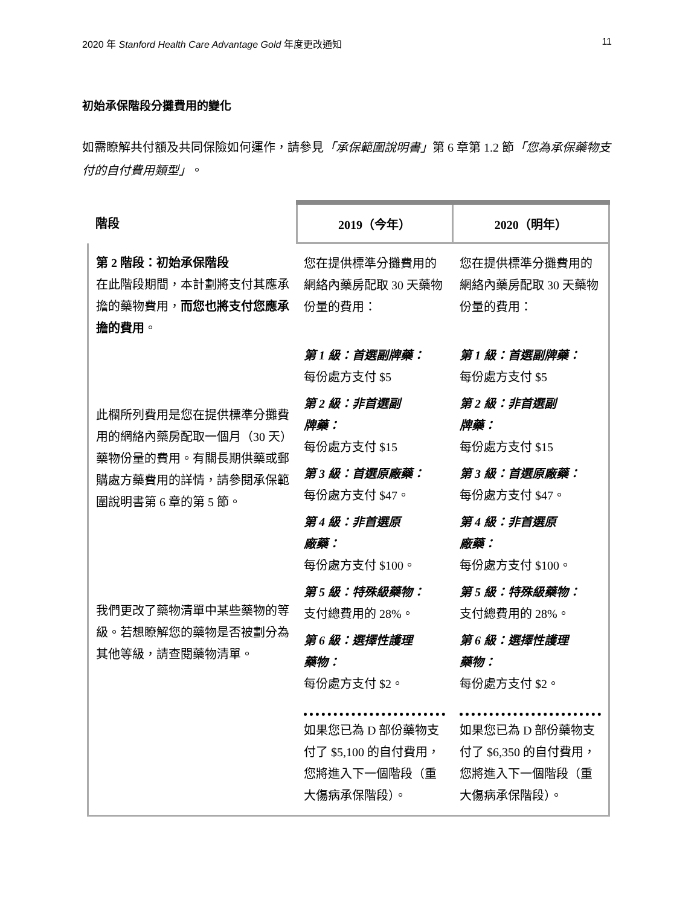2020 年 Stanford Health Care Advantage Gold 年度更改通知 11
初始承保階段分攤費用的變化
如需瞭解共付額及共同保險如何運作，請參見「承保範圍說明書」第 6 章第 1.2 節「您為承保藥物支付的自付費用類型」。
| 階段 | 2019（今年） | 2020（明年） |
| --- | --- | --- |
| 第 2 階段：初始承保階段 在此階段期間，本計劃將支付其應承擔的藥物費用， 而您也將支付您應承擔的費用 。 此欄所列費用是您在提供標準分攤費用的網絡內藥房配取一個月（30 天）藥物份量的費用。有關長期供藥或郵購處方藥費用的詳情，請參閱承保範圍說明書第 6 章的第 5 節。 我們更改了藥物清單中某些藥物的等級。若想瞭解您的藥物是否被劃分為其他等級，請查閱藥物清單。 | 您在提供標準分攤費用的網絡內藥房配取 30 天藥物份量的費用： 第 1 級：首選副牌藥： 每份處方支付 $5 第 2 級：非首選副 牌藥： 每份處方支付 $15 第 3 級：首選原廠藥： 每份處方支付 $47。 第 4 級：非首選原 廠藥： 每份處方支付 $100。 第 5 級：特殊級藥物： 支付總費用的 28%。 第 6 級：選擇性護理 藥物： 每份處方支付 $2。 如果您已為 D 部份藥物支付了 $5,100 的自付費用，您將進入下一個階段（重大傷病承保階段）。 | 您在提供標準分攤費用的網絡內藥房配取 30 天藥物份量的費用： 第 1 級：首選副牌藥： 每份處方支付 $5 第 2 級：非首選副 牌藥： 每份處方支付 $15 第 3 級：首選原廠藥： 每份處方支付 $47。 第 4 級：非首選原 廠藥： 每份處方支付 $100。 第 5 級：特殊級藥物： 支付總費用的 28%。 第 6 級：選擇性護理 藥物： 每份處方支付 $2。 如果您已為 D 部份藥物支付了 $6,350 的自付費用，您將進入下一個階段（重大傷病承保階段）。 |